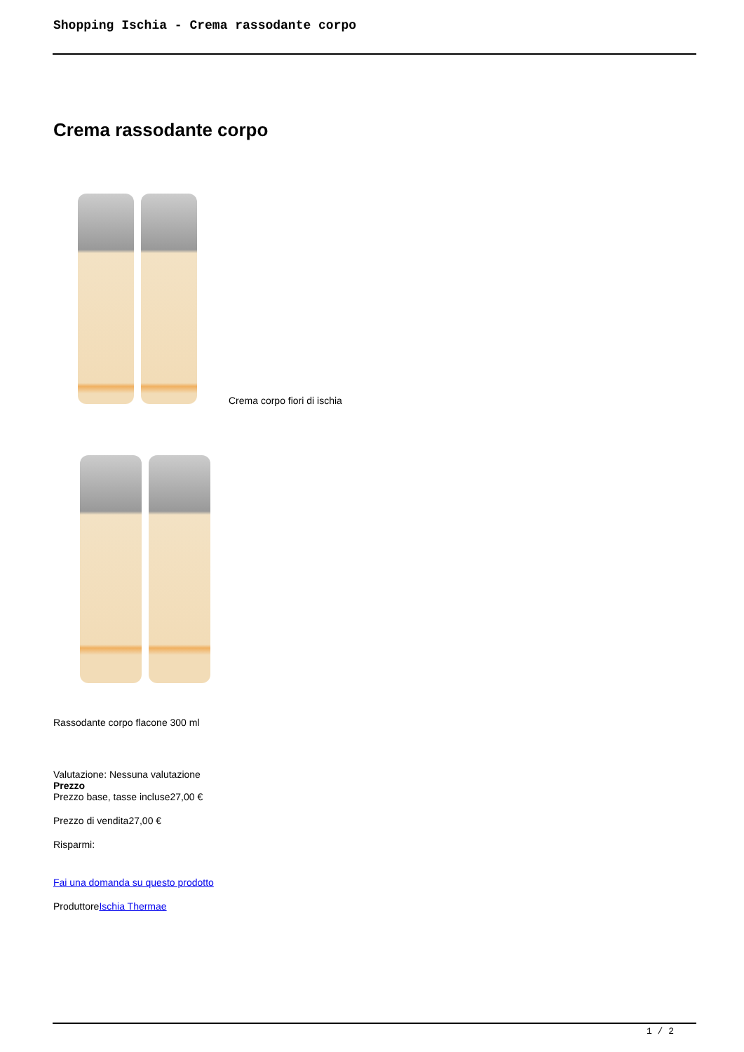Shopping Ischia - Crema rassodante corpo
Crema rassodante corpo
Crema corpo fiori di ischia
Rassodante corpo flacone 300 ml
Valutazione: Nessuna valutazione
Prezzo
Prezzo base, tasse incluse27,00 €
Prezzo di vendita27,00 €
Risparmi:
Fai una domanda su questo prodotto
ProduttoreIschia Thermae
1 / 2